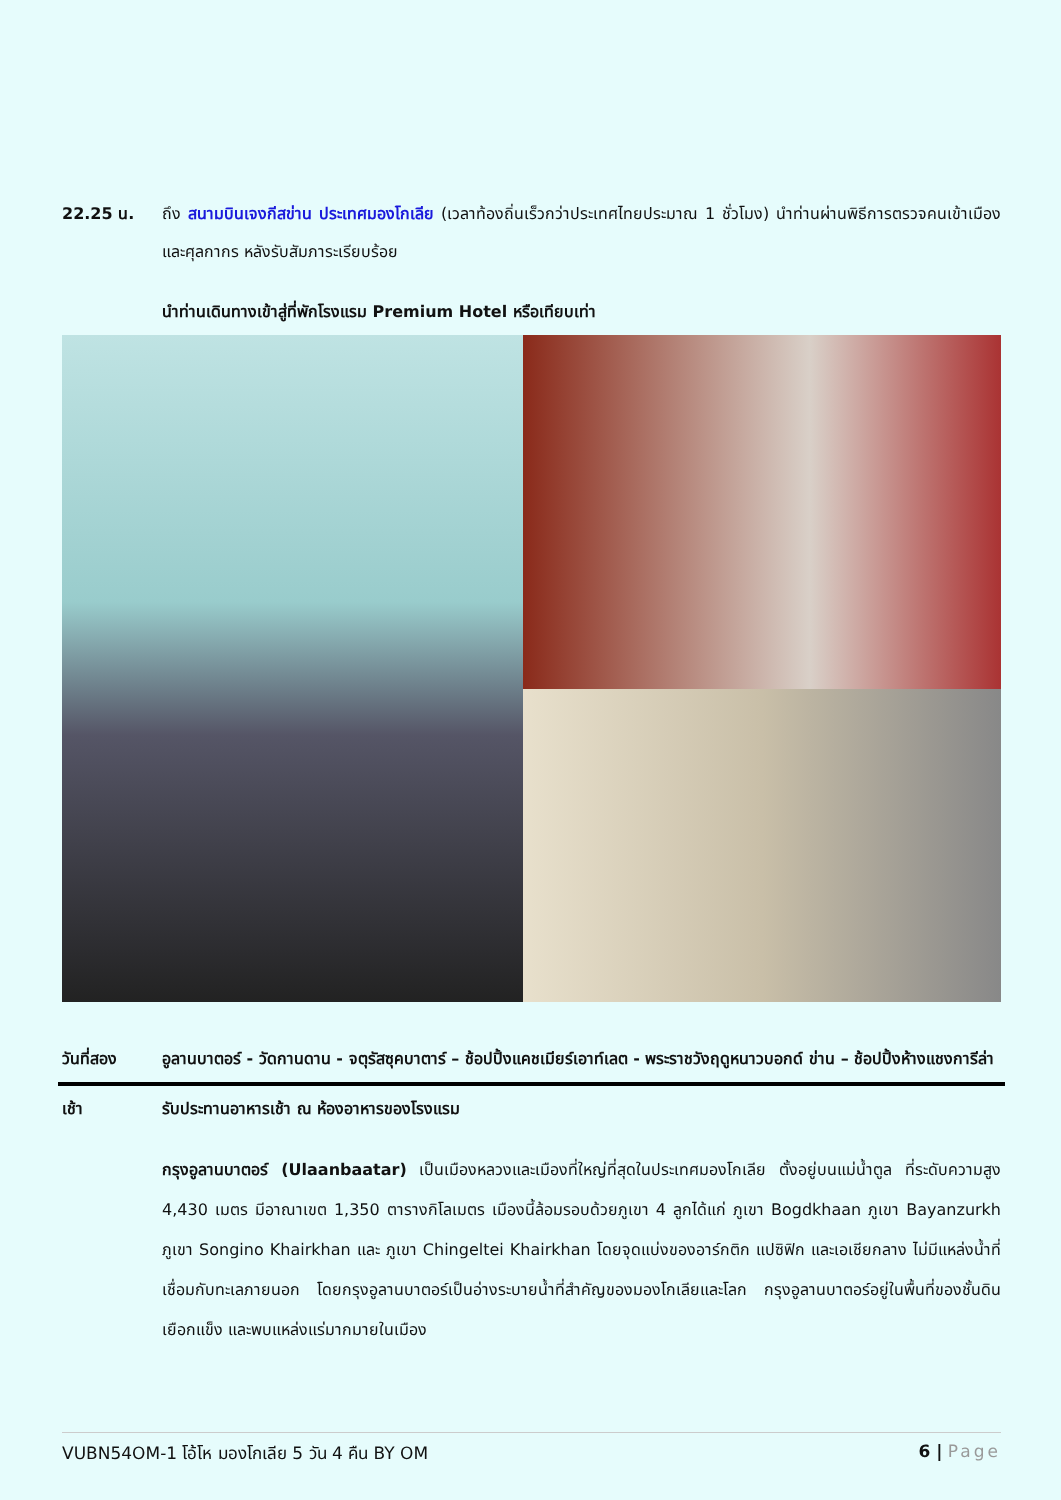22.25 น. ถึง สนามบินเจงกีสข่าน ประเทศมองโกเลีย (เวลาท้องถิ่นเร็วกว่าประเทศไทยประมาณ 1 ชั่วโมง) นำท่านผ่านพิธีการตรวจคนเข้าเมือง และศุลกากร หลังรับสัมภาระเรียบร้อย
นำท่านเดินทางเข้าสู่ที่พักโรงแรม Premium Hotel หรือเทียบเท่า
วันที่สอง อูลานบาตอร์ - วัดกานดาน - จตุรัสซุคบาตาร์ – ช้อปปิ้งแคชเมียร์เอาท์เลต - พระราชวังฤดูหนาวบอกด์ ข่าน – ช้อปปิ้งห้างแชงการีล่า
เช้า รับประทานอาหารเช้า ณ ห้องอาหารของโรงแรม
กรุงอูลานบาตอร์ (Ulaanbaatar) เป็นเมืองหลวงและเมืองที่ใหญ่ที่สุดในประเทศมองโกเลีย ตั้งอยู่บนแม่น้ำตูล ที่ระดับความสูง 4,430 เมตร มีอาณาเขต 1,350 ตารางกิโลเมตร เมืองนี้ล้อมรอบด้วยภูเขา 4 ลูกได้แก่ ภูเขา Bogdkhaan ภูเขา Bayanzurkh ภูเขา Songino Khairkhan และ ภูเขา Chingeltei Khairkhan โดยจุดแบ่งของอาร์กติก แปซิฟิก และเอเชียกลาง ไม่มีแหล่งน้ำที่เชื่อมกับทะเลภายนอก โดยกรุงอูลานบาตอร์เป็นอ่างระบายน้ำที่สำคัญของมองโกเลียและโลก กรุงอูลานบาตอร์อยู่ในพื้นที่ของชั้นดินเยือกแข็ง และพบแหล่งแร่มากมายในเมือง
VUBN54OM-1 โอ้โห มองโกเลีย 5 วัน 4 คืน BY OM 6 | Page